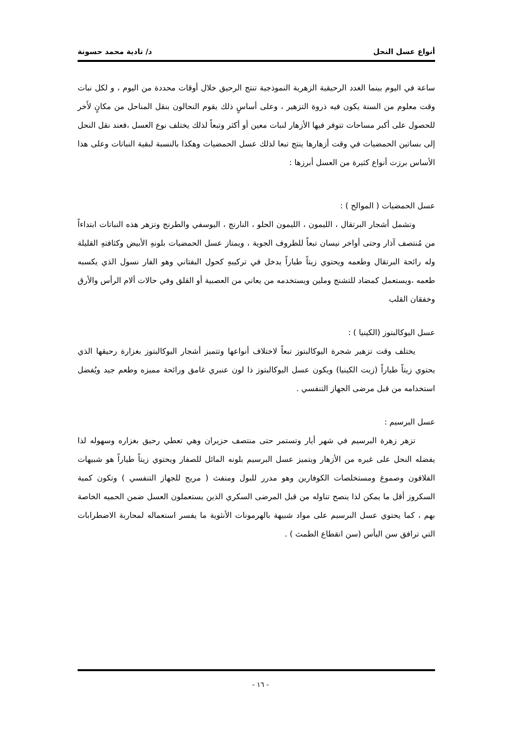أنواع عسل النحل د/ نادية محمد حسونة
ساعة في اليوم بينما الغدد الرحيقية الزهرية النموذجية تنتج الرحيق خلال أوقات محددة من اليوم ، و لكل نبات وقت معلوم من السنة يكون فيه ذروة التزهير ، وعلى أساسٍ ذلك يقوم النحالون بنقل المناحل من مكانٍ لأَخر للحصول على أكبر مساحات تتوفر فيها الأزهار لنبات معين أو أكثر وتبعاً لذلك يختلف نوع العسل ،فعند نقل النحل إلى بساتين الحمضيات في وقت أزهارها ينتج تبعا لذلك عسل الحمضيات وهكذا بالنسبة لبقية النباتات وعلى هذا الأساس برزت أنواع كثيرة من العسل أبرزها :
عسل الحمضيات ( الموالح ) :
وتشمل أشجار البرتقال ، الليمون ، الليمون الحلو ، النارنج ، اليوسفي والطرنج وتزهر هذه النباتات ابتداءاً من مُنتصف آذار وحتى أواخر نيسان تبعاً للظروف الجوية ، ويمتاز عسل الحمضيات بلونهِ الأبيض وكثافتهِ القليلة وله رائحة البرتقال وطعمه ويحتوي زيتاً طياراً يدخل في تركيبهِ كحول البفتاني وهو الفار نسول الذي يكسبه طعمه ،ويستعمل كمضاد للتشنج وملين ويستخدمه من يعاني من العصبية أو القلق وفي حالات ألام الرأس والأرق وخفقان القلب
عسل اليوكالبتوز (الكينيا ) :
يختلف وقت تزهير شجرة اليوكالبتوز تبعاً لاختلاف أنواعها وتتميز أشجار اليوكالبتوز بغزارة رحيقها الذي يحتوي زيتاً طياراً (زيت الكينيا) ويكون عسل اليوكالبتوز ذا لون عنبري غامق ورائحة مميزه وطعم جيد ويُفضل استخدامه من قبل مرضى الجهاز التنفسي .
عسل البرسيم :
تزهر زهرة البرسيم في شهر أيار وتستمر حتى منتصف حزيران وهي تعطي رحيق بغزاره وسهوله لذا يفضله النحل على غيره من الأزهار ويتميز عسل البرسيم بلونه المائل للصفار ويحتوي زيتاً طياراً هو شبيهات الفلافون وصموغ ومستخلصات الكوفارين وهو مدرر للبول ومنفث ( مريح للجهاز التنفسي ) وتكون كمية السكروز أقل ما يمكن لذا ينصح تناوله من قبل المرضى السكري الذين يستعملون العسل ضمن الحميه الخاصة بهم ، كما يحتوي عسل البرسيم على مواد شبيهة بالهرمونات الأنثوية ما يفسر استعماله لمحاربة الاضطرابات التي ترافق سن اليأس (سن انقطاع الطمث ) .
- ١٦ -